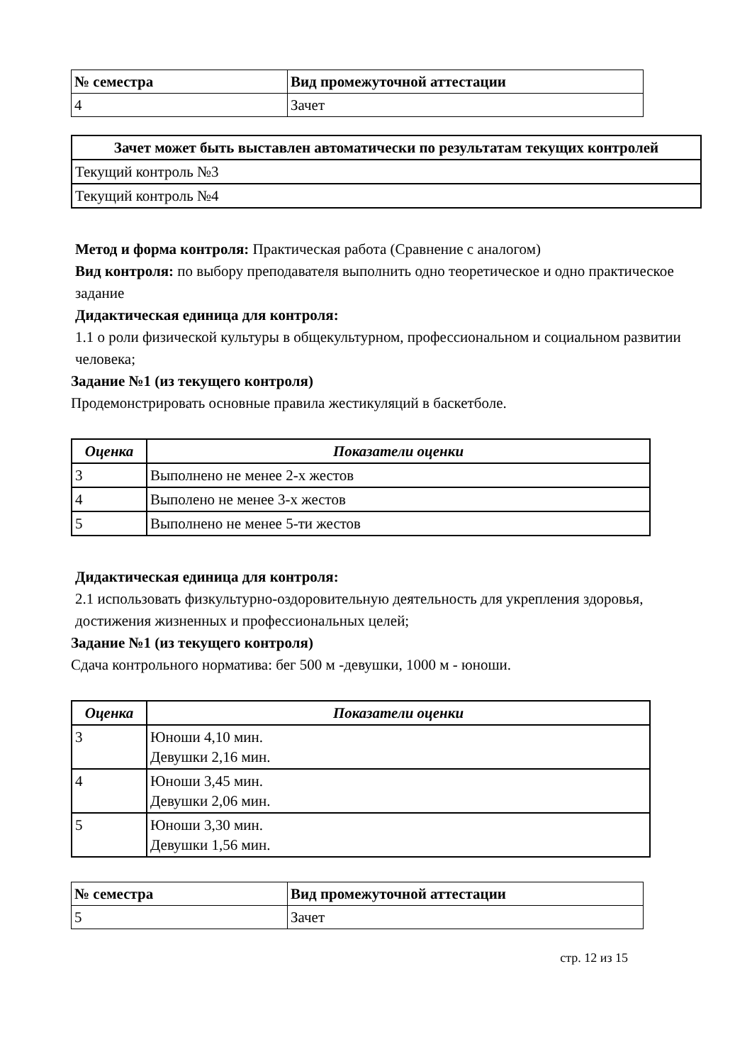| № семестра | Вид промежуточной аттестации |
| --- | --- |
| 4 | Зачет |
| Зачет может быть выставлен автоматически по результатам текущих контролей |
| --- |
| Текущий контроль №3 |
| Текущий контроль №4 |
Метод и форма контроля: Практическая работа (Сравнение с аналогом)
Вид контроля: по выбору преподавателя выполнить одно теоретическое и одно практическое задание
Дидактическая единица для контроля:
1.1 о роли физической культуры в общекультурном, профессиональном и социальном развитии человека;
Задание №1 (из текущего контроля)
Продемонстрировать основные правила жестикуляций в баскетболе.
| Оценка | Показатели оценки |
| --- | --- |
| 3 | Выполнено не менее 2-х жестов |
| 4 | Выполено не менее 3-х жестов |
| 5 | Выполнено не менее 5-ти жестов |
Дидактическая единица для контроля:
2.1 использовать физкультурно-оздоровительную деятельность для укрепления здоровья, достижения жизненных и профессиональных целей;
Задание №1 (из текущего контроля)
Сдача контрольного норматива: бег 500 м -девушки, 1000 м - юноши.
| Оценка | Показатели оценки |
| --- | --- |
| 3 | Юноши 4,10 мин. Девушки 2,16 мин. |
| 4 | Юноши 3,45 мин. Девушки 2,06 мин. |
| 5 | Юноши 3,30 мин. Девушки 1,56 мин. |
| № семестра | Вид промежуточной аттестации |
| --- | --- |
| 5 | Зачет |
стр. 12 из 15